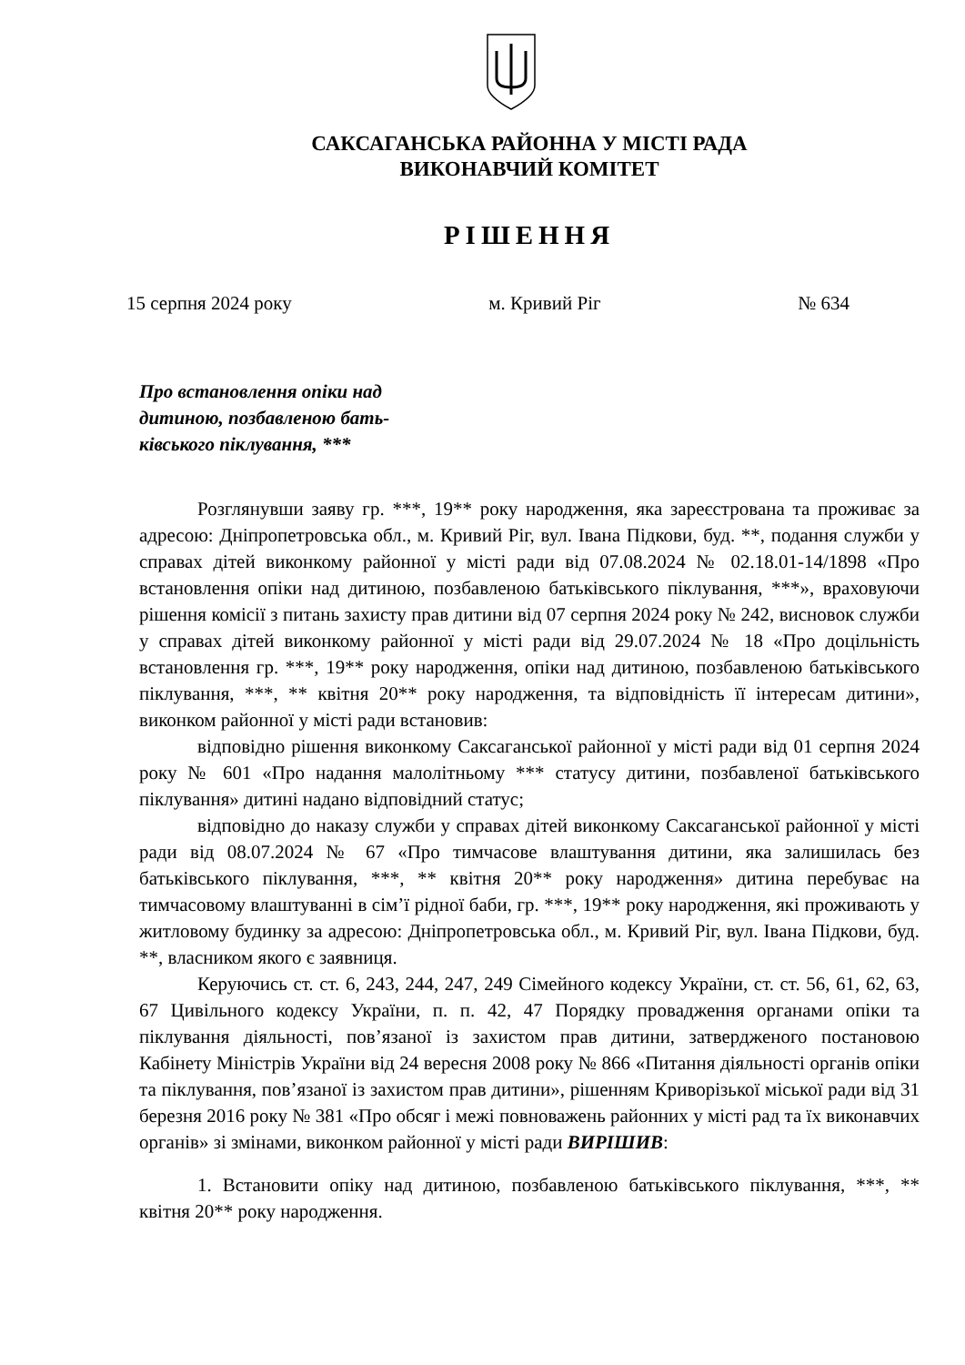САКСАГАНСЬКА РАЙОННА У МІСТІ РАДА
ВИКОНАВЧИЙ КОМІТЕТ
РІШЕННЯ
15 серпня 2024 року м. Кривий Ріг № 634
Про встановлення опіки над дитиною, позбавленою бать-ківського піклування, ***
Розглянувши заяву гр. ***, 19** року народження, яка зареєстрована та проживає за адресою: Дніпропетровська обл., м. Кривий Ріг, вул. Івана Підкови, буд. **, подання служби у справах дітей виконкому районної у місті ради від 07.08.2024 № 02.18.01-14/1898 «Про встановлення опіки над дитиною, позбавленою батьківського піклування, ***», враховуючи рішення комісії з питань захисту прав дитини від 07 серпня 2024 року № 242, висновок служби у справах дітей виконкому районної у місті ради від 29.07.2024 № 18 «Про доцільність встановлення гр. ***, 19** року народження, опіки над дитиною, позбавленою батьківського піклування, ***, ** квітня 20** року народження, та відповідність її інтересам дитини», виконком районної у місті ради встановив:
відповідно рішення виконкому Саксаганської районної у місті ради від 01 серпня 2024 року № 601 «Про надання малолітньому *** статусу дитини, позбавленої батьківського піклування» дитині надано відповідний статус;
відповідно до наказу служби у справах дітей виконкому Саксаганської районної у місті ради від 08.07.2024 № 67 «Про тимчасове влаштування дитини, яка залишилась без батьківського піклування, ***, ** квітня 20** року народження» дитина перебуває на тимчасовому влаштуванні в сім’ї рідної баби, гр. ***, 19** року народження, які проживають у житловому будинку за адресою: Дніпропетровська обл., м. Кривий Ріг, вул. Івана Підкови, буд. **, власником якого є заявниця.
Керуючись ст. ст. 6, 243, 244, 247, 249 Сімейного кодексу України, ст. ст. 56, 61, 62, 63, 67 Цивільного кодексу України, п. п. 42, 47 Порядку провадження органами опіки та піклування діяльності, пов’язаної із захистом прав дитини, затвердженого постановою Кабінету Міністрів України від 24 вересня 2008 року № 866 «Питання діяльності органів опіки та піклування, пов’язаної із захистом прав дитини», рішенням Криворізької міської ради від 31 березня 2016 року № 381 «Про обсяг і межі повноважень районних у місті рад та їх виконавчих органів» зі змінами, виконком районної у місті ради ВИРІШИВ:
1. Встановити опіку над дитиною, позбавленою батьківського піклування, ***, ** квітня 20** року народження.